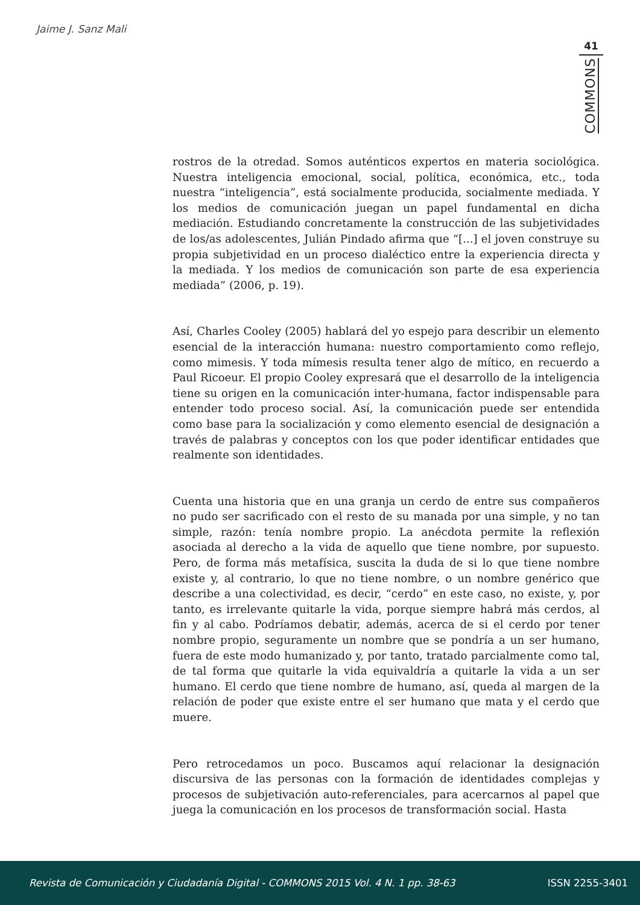Jaime J. Sanz Mali
41
COMMONS
rostros de la otredad. Somos auténticos expertos en materia sociológica. Nuestra inteligencia emocional, social, política, económica, etc., toda nuestra “inteligencia”, está socialmente producida, socialmente mediada. Y los medios de comunicación juegan un papel fundamental en dicha mediación. Estudiando concretamente la construcción de las subjetividades de los/as adolescentes, Julián Pindado afirma que “[...] el joven construye su propia subjetividad en un proceso dialéctico entre la experiencia directa y la mediada. Y los medios de comunicación son parte de esa experiencia mediada” (2006, p. 19).
Así, Charles Cooley (2005) hablará del yo espejo para describir un elemento esencial de la interacción humana: nuestro comportamiento como reflejo, como mimesis. Y toda mímesis resulta tener algo de mítico, en recuerdo a Paul Ricoeur. El propio Cooley expresará que el desarrollo de la inteligencia tiene su origen en la comunicación inter-humana, factor indispensable para entender todo proceso social. Así, la comunicación puede ser entendida como base para la socialización y como elemento esencial de designación a través de palabras y conceptos con los que poder identificar entidades que realmente son identidades.
Cuenta una historia que en una granja un cerdo de entre sus compañeros no pudo ser sacrificado con el resto de su manada por una simple, y no tan simple, razón: tenía nombre propio. La anécdota permite la reflexión asociada al derecho a la vida de aquello que tiene nombre, por supuesto. Pero, de forma más metafísica, suscita la duda de si lo que tiene nombre existe y, al contrario, lo que no tiene nombre, o un nombre genérico que describe a una colectividad, es decir, “cerdo” en este caso, no existe, y, por tanto, es irrelevante quitarle la vida, porque siempre habrá más cerdos, al fin y al cabo. Podríamos debatir, además, acerca de si el cerdo por tener nombre propio, seguramente un nombre que se pondría a un ser humano, fuera de este modo humanizado y, por tanto, tratado parcialmente como tal, de tal forma que quitarle la vida equivaldría a quitarle la vida a un ser humano. El cerdo que tiene nombre de humano, así, queda al margen de la relación de poder que existe entre el ser humano que mata y el cerdo que muere.
Pero retrocedamos un poco. Buscamos aquí relacionar la designación discursiva de las personas con la formación de identidades complejas y procesos de subjetivación auto-referenciales, para acercarnos al papel que juega la comunicación en los procesos de transformación social. Hasta
Revista de Comunicación y Ciudadanía Digital - COMMONS 2015 Vol. 4 N. 1 pp. 38-63 ISSN 2255-3401